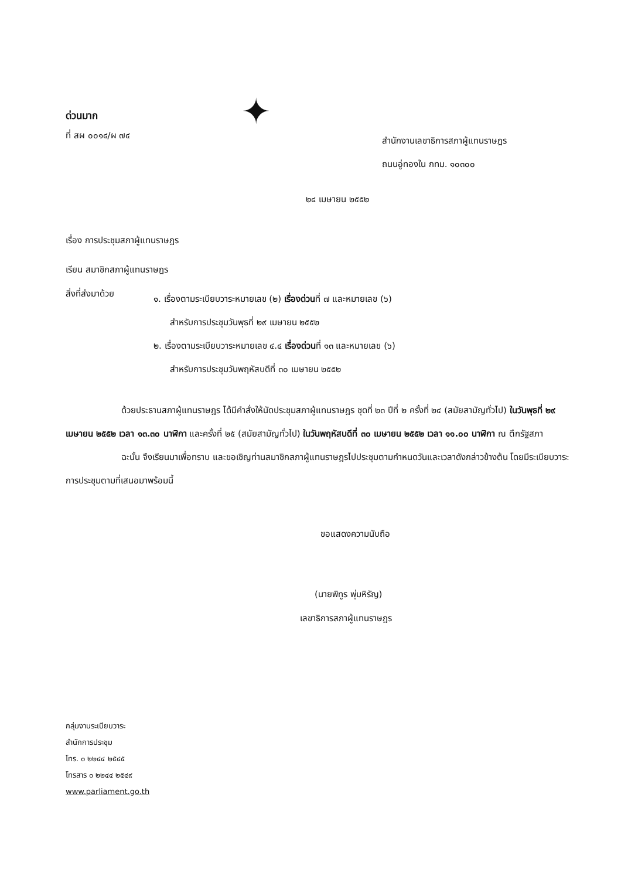ด่วนมาก
ที่ สผ ๐๐๑๔/ผ ๗๔
✦
สำนักงานเลขาธิการสภาผู้แทนราษฎร
ถนนอู่ทองใน กทม. ๑๐๓๐๐
๒๔ เมษายน ๒๕๕๒
เรื่อง การประชุมสภาผู้แทนราษฎร
เรียน สมาชิกสภาผู้แทนราษฎร
สิ่งที่ส่งมาด้วย
๑. เรื่องตามระเบียบวาระหมายเลข (๒) เรื่องด่วนที่ ๗ และหมายเลข (๖)
สำหรับการประชุมวันพุธที่ ๒๙ เมษายน ๒๕๕๒
๒. เรื่องตามระเบียบวาระหมายเลข ๔.๔ เรื่องด่วนที่ ๑๓ และหมายเลข (๖)
สำหรับการประชุมวันพฤหัสบดีที่ ๓๐ เมษายน ๒๕๕๒
ด้วยประธานสภาผู้แทนราษฎร ได้มีคำสั่งให้นัดประชุมสภาผู้แทนราษฎร ชุดที่ ๒๓ ปีที่ ๒ ครั้งที่ ๒๔ (สมัยสามัญทั่วไป) ในวันพุธที่ ๒๙ เมษายน ๒๕๕๒ เวลา ๑๓.๓๐ นาฬิกา และครั้งที่ ๒๕ (สมัยสามัญทั่วไป) ในวันพฤหัสบดีที่ ๓๐ เมษายน ๒๕๕๒ เวลา ๑๑.๐๐ นาฬิกา ณ ตึกรัฐสภา
ฉะนั้น จึงเรียนมาเพื่อทราบ และขอเชิญท่านสมาชิกสภาผู้แทนราษฎรไปประชุมตามกำหนดวันและเวลาดังกล่าวข้างต้น โดยมีระเบียบวาระการประชุมตามที่เสนอมาพร้อมนี้
ขอแสดงความนับถือ
(นายพิทูร พุ่มหิรัญ)
เลขาธิการสภาผู้แทนราษฎร
กลุ่มงานระเบียบวาระ
สำนักการประชุม
โทร. ๐ ๒๒๔๔ ๒๕๔๕
โทรสาร ๐ ๒๒๔๔ ๒๕๔๙
www.parliament.go.th